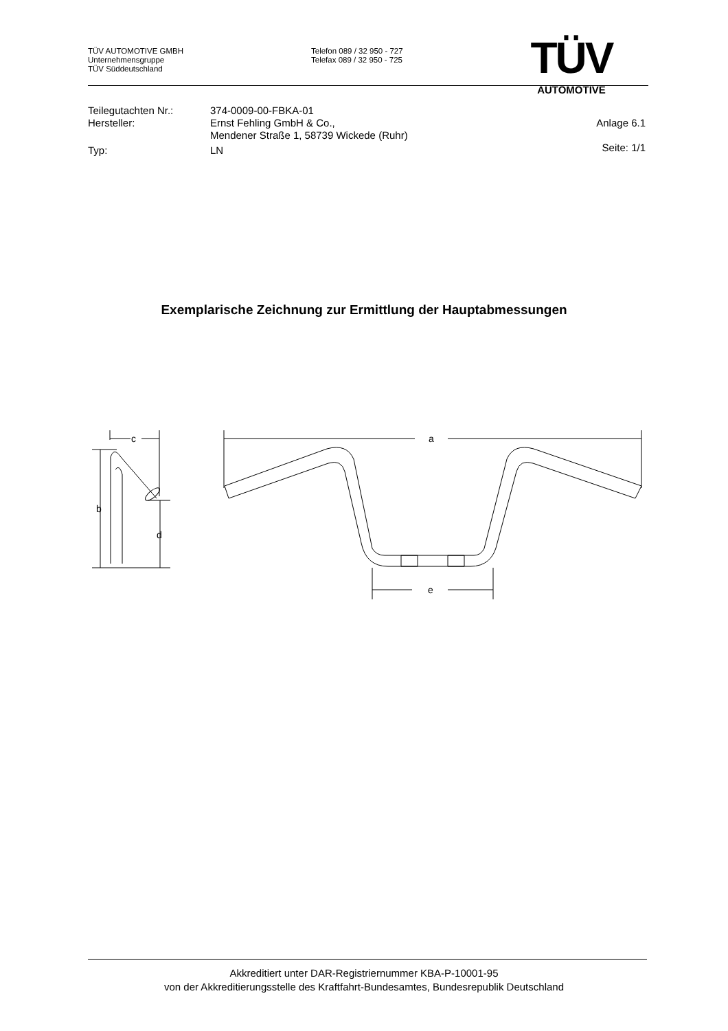TÜV AUTOMOTIVE GMBH
Unternehmensgruppe
TÜV Süddeutschland
Telefon 089 / 32 950 - 727
Telefax 089 / 32 950 - 725
TÜV
AUTOMOTIVE
| Teilegutachten Nr.: | 374-0009-00-FBKA-01 | |
| Hersteller: | Ernst Fehling GmbH & Co., Mendener Straße 1, 58739 Wickede (Ruhr) | Anlage 6.1 |
| Typ: | LN | Seite: 1/1 |
Exemplarische Zeichnung zur Ermittlung der Hauptabmessungen
c
b
d
a
e
Akkreditiert unter DAR-Registriernummer KBA-P-10001-95
von der Akkreditierungsstelle des Kraftfahrt-Bundesamtes, Bundesrepublik Deutschland